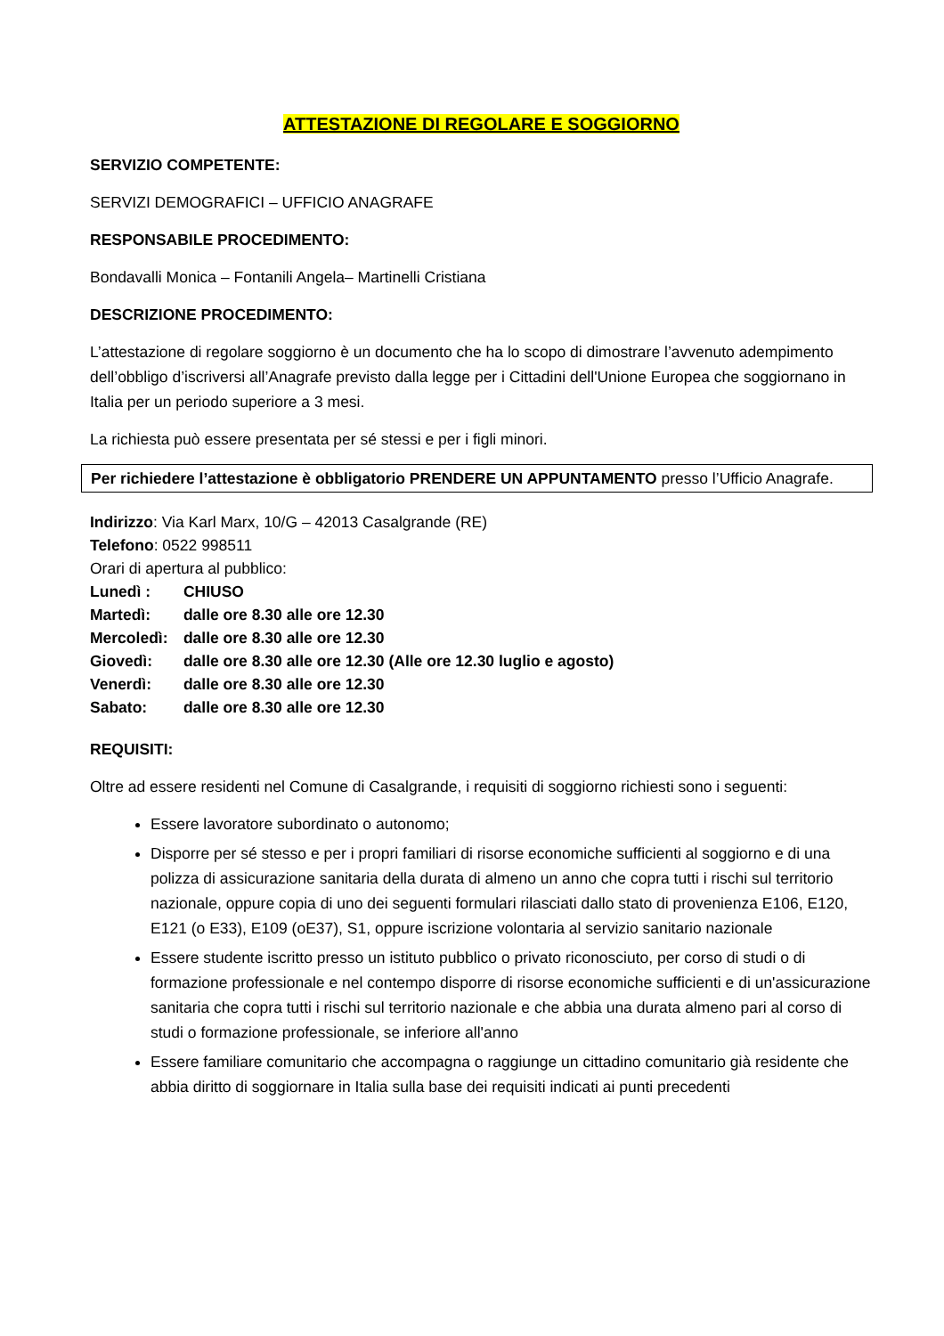ATTESTAZIONE DI REGOLARE E SOGGIORNO
SERVIZIO COMPETENTE:
SERVIZI DEMOGRAFICI – UFFICIO ANAGRAFE
RESPONSABILE PROCEDIMENTO:
Bondavalli Monica – Fontanili Angela– Martinelli Cristiana
DESCRIZIONE PROCEDIMENTO:
L’attestazione di regolare soggiorno è un documento che ha lo scopo di dimostrare l’avvenuto adempimento dell’obbligo d’iscriversi all’Anagrafe previsto dalla legge per i Cittadini dell'Unione Europea che soggiornano in Italia per un periodo superiore a 3 mesi.
La richiesta può essere presentata per sé stessi e per i figli minori.
Per richiedere l’attestazione è obbligatorio PRENDERE UN APPUNTAMENTO presso l’Ufficio Anagrafe.
Indirizzo: Via Karl Marx, 10/G – 42013 Casalgrande (RE)
Telefono: 0522 998511
Orari di apertura al pubblico:
Lunedì : CHIUSO
Martedì: dalle ore 8.30 alle ore 12.30
Mercoledì: dalle ore 8.30 alle ore 12.30
Giovedì: dalle ore 8.30 alle ore 12.30 (Alle ore 12.30 luglio e agosto)
Venerdì: dalle ore 8.30 alle ore 12.30
Sabato: dalle ore 8.30 alle ore 12.30
REQUISITI:
Oltre ad essere residenti nel Comune di Casalgrande, i requisiti di soggiorno richiesti sono i seguenti:
Essere lavoratore subordinato o autonomo;
Disporre per sé stesso e per i propri familiari di risorse economiche sufficienti al soggiorno e di una polizza di assicurazione sanitaria della durata di almeno un anno che copra tutti i rischi sul territorio nazionale, oppure copia di uno dei seguenti formulari rilasciati dallo stato di provenienza E106, E120, E121 (o E33), E109 (oE37), S1, oppure iscrizione volontaria al servizio sanitario nazionale
Essere studente iscritto presso un istituto pubblico o privato riconosciuto, per corso di studi o di formazione professionale e nel contempo disporre di risorse economiche sufficienti e di un'assicurazione sanitaria che copra tutti i rischi sul territorio nazionale e che abbia una durata almeno pari al corso di studi o formazione professionale, se inferiore all'anno
Essere familiare comunitario che accompagna o raggiunge un cittadino comunitario già residente che abbia diritto di soggiornare in Italia sulla base dei requisiti indicati ai punti precedenti